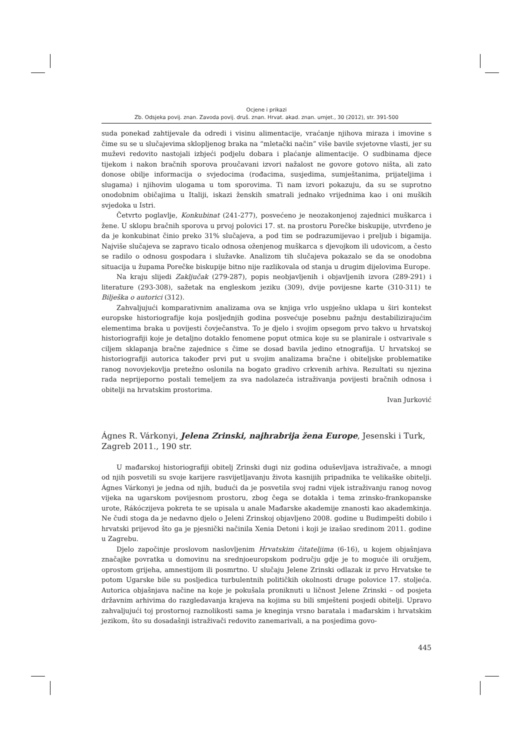Ocjene i prikazi
Zb. Odsjeka povij. znan. Zavoda povij. druš. znan. Hrvat. akad. znan. umjet., 30 (2012), str. 391-500
suda ponekad zahtijevale da odredi i visinu alimentacije, vraćanje njihova miraza i imovine s čime su se u slučajevima sklopljenog braka na “mletački način” više bavile svjetovne vlasti, jer su muževi redovito nastojali izbjeći podjelu dobara i plaćanje alimentacije. O sudbinama djece tijekom i nakon bračnih sporova proučavani izvori nažalost ne govore gotovo ništa, ali zato donose obilje informacija o svjedocima (rođacima, susjedima, sumještanima, prijateljima i slugama) i njihovim ulogama u tom sporovima. Ti nam izvori pokazuju, da su se suprotno onodobnim običajima u Italiji, iskazi ženskih smatrali jednako vrijednima kao i oni muških svjedoka u Istri.
Četvrto poglavlje, Konkubinat (241-277), posvećeno je neozakonjenoj zajednici muškarca i žene. U sklopu bračnih sporova u prvoj polovici 17. st. na prostoru Porečke biskupije, utvrđeno je da je konkubinat činio preko 31% slučajeva, a pod tim se podrazumijevao i preljub i bigamija. Najviše slučajeva se zapravo ticalo odnosa oženjenog muškarca s djevojkom ili udovicom, a često se radilo o odnosu gospodara i služavke. Analizom tih slučajeva pokazalo se da se onodobna situacija u župama Porečke biskupije bitno nije razlikovala od stanja u drugim dijelovima Europe.
Na kraju slijedi Zaključak (279-287), popis neobjavljenih i objavljenih izvora (289-291) i literature (293-308), sažetak na engleskom jeziku (309), dvije povijesne karte (310-311) te Bilješka o autorici (312).
Zahvaljujući komparativnim analizama ova se knjiga vrlo uspješno uklapa u širi kontekst europske historiografije koja posljednjih godina posvećuje posebnu pažnju destabilizirajućim elementima braka u povijesti čovječanstva. To je djelo i svojim opsegom prvo takvo u hrvatskoj historiografiji koje je detaljno dotaklo fenomene poput otmica koje su se planirale i ostvarivale s ciljem sklapanja bračne zajednice s čime se dosad bavila jedino etnografija. U hrvatskoj se historiografiji autorica također prvi put u svojim analizama bračne i obiteljske problematike ranog novovjekovlja pretežno oslonila na bogato gradivo crkvenih arhiva. Rezultati su njezina rada neprijeporno postali temeljem za sva nadolazeća istraživanja povijesti bračnih odnosa i obitelji na hrvatskim prostorima.
Ivan Jurković
Ágnes R. Várkonyi, Jelena Zrinski, najhrabrija žena Europe, Jesenski i Turk, Zagreb 2011., 190 str.
U mađarskoj historiografiji obitelj Zrinski dugi niz godina oduševljava istraživače, a mnogi od njih posvetili su svoje karijere rasvijetljavanju života kasnijih pripadnika te velikaške obitelji. Ágnes Várkonyi je jedna od njih, budući da je posvetila svoj radni vijek istraživanju ranog novog vijeka na ugarskom povijesnom prostoru, zbog čega se dotakla i tema zrinsko-frankopanske urote, Rákóczijeva pokreta te se upisala u anale Mađarske akademije znanosti kao akademkinja. Ne čudi stoga da je nedavno djelo o Jeleni Zrinskoj objavljeno 2008. godine u Budimpešti dobilo i hrvatski prijevod što ga je pjesnički načinila Xenia Detoni i koji je izašao sredinom 2011. godine u Zagrebu.
Djelo započinje proslovom naslovljenim Hrvatskim čitateljima (6-16), u kojem objašnjava značajke povratka u domovinu na srednjoeuropskom području gdje je to moguće ili oružjem, oprostom grijeha, amnestijom ili posmrtno. U slučaju Jelene Zrinski odlazak iz prvo Hrvatske te potom Ugarske bile su posljedica turbulentnih političkih okolnosti druge polovice 17. stoljeća. Autorica objašnjava načine na koje je pokušala proniknuti u ličnost Jelene Zrinski – od posjeta državnim arhivima do razgledavanja krajeva na kojima su bili smješteni posjedi obitelji. Upravo zahvaljujući toj prostornoj raznolikosti sama je kneginja vrsno baratala i mađarskim i hrvatskim jezikom, što su dosadašnji istraživači redovito zanemarivali, a na posjedima govo-
445